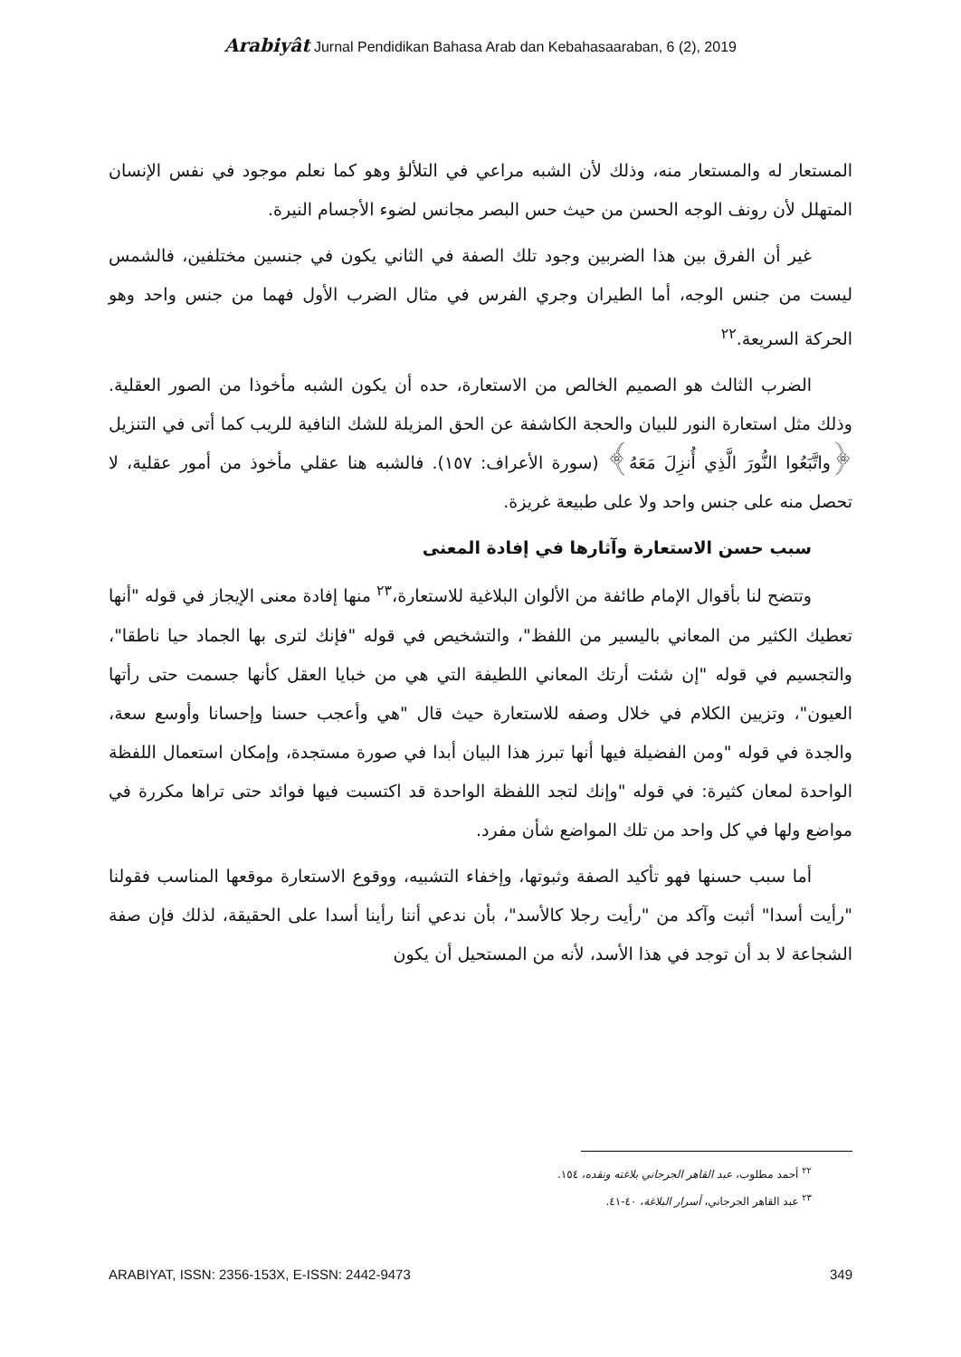Arabiyât Jurnal Pendidikan Bahasa Arab dan Kebahasaaraban, 6 (2), 2019
المستعار له والمستعار منه، وذلك لأن الشبه مراعي في التلألؤ وهو كما نعلم موجود في نفس الإنسان المتهلل لأن رونف الوجه الحسن من حيث حس البصر مجانس لضوء الأجسام النيرة.
غير أن الفرق بين هذا الضربين وجود تلك الصفة في الثاني يكون في جنسين مختلفين، فالشمس ليست من جنس الوجه، أما الطيران وجري الفرس في مثال الضرب الأول فهما من جنس واحد وهو الحركة السريعة.<sup>٢٢</sup>
الضرب الثالث هو الصميم الخالص من الاستعارة، حده أن يكون الشبه مأخوذا من الصور العقلية. وذلك مثل استعارة النور للبيان والحجة الكاشفة عن الحق المزيلة للشك النافية للريب كما أتى في التنزيل ﴿واتَّبَعُوا النُّورَ الَّذِي أُنزِلَ مَعَهُ﴾ (سورة الأعراف: ١٥٧). فالشبه هنا عقلي مأخوذ من أمور عقلية، لا تحصل منه على جنس واحد ولا على طبيعة غريزة.
سبب حسن الاستعارة وآثارها في إفادة المعنى
وتتضح لنا بأقوال الإمام طائفة من الألوان البلاغية للاستعارة،<sup>٢٣</sup> منها إفادة معنى الإيجاز في قوله "أنها تعطيك الكثير من المعاني باليسير من اللفظ"، والتشخيص في قوله "فإنك لترى بها الجماد حيا ناطقا"، والتجسيم في قوله "إن شئت أرتك المعاني اللطيفة التي هي من خبايا العقل كأنها جسمت حتى رأتها العيون"، وتزيين الكلام في خلال وصفه للاستعارة حيث قال "هي وأعجب حسنا وإحسانا وأوسع سعة، والجدة في قوله "ومن الفضيلة فيها أنها تبرز هذا البيان أبدا في صورة مستجدة، وإمكان استعمال اللفظة الواحدة لمعان كثيرة: في قوله "وإنك لتجد اللفظة الواحدة قد اكتسبت فيها فوائد حتى تراها مكررة في مواضع ولها في كل واحد من تلك المواضع شأن مفرد.
أما سبب حسنها فهو تأكيد الصفة وثبوتها، وإخفاء التشبيه، ووقوع الاستعارة موقعها المناسب فقولنا "رأيت أسدا" أثبت وآكد من "رأيت رجلا كالأسد"، بأن ندعي أننا رأينا أسدا على الحقيقة، لذلك فإن صفة الشجاعة لا بد أن توجد في هذا الأسد، لأنه من المستحيل أن يكون
<sup>٢٢</sup> أحمد مطلوب، عبد القاهر الجرجاني بلاغته ونقده، ١٥٤.
<sup>٢٣</sup> عبد القاهر الجرجاني، أسرار البلاغة، ٤٠-٤١.
ARABIYAT, ISSN: 2356-153X, E-ISSN: 2442-9473 349